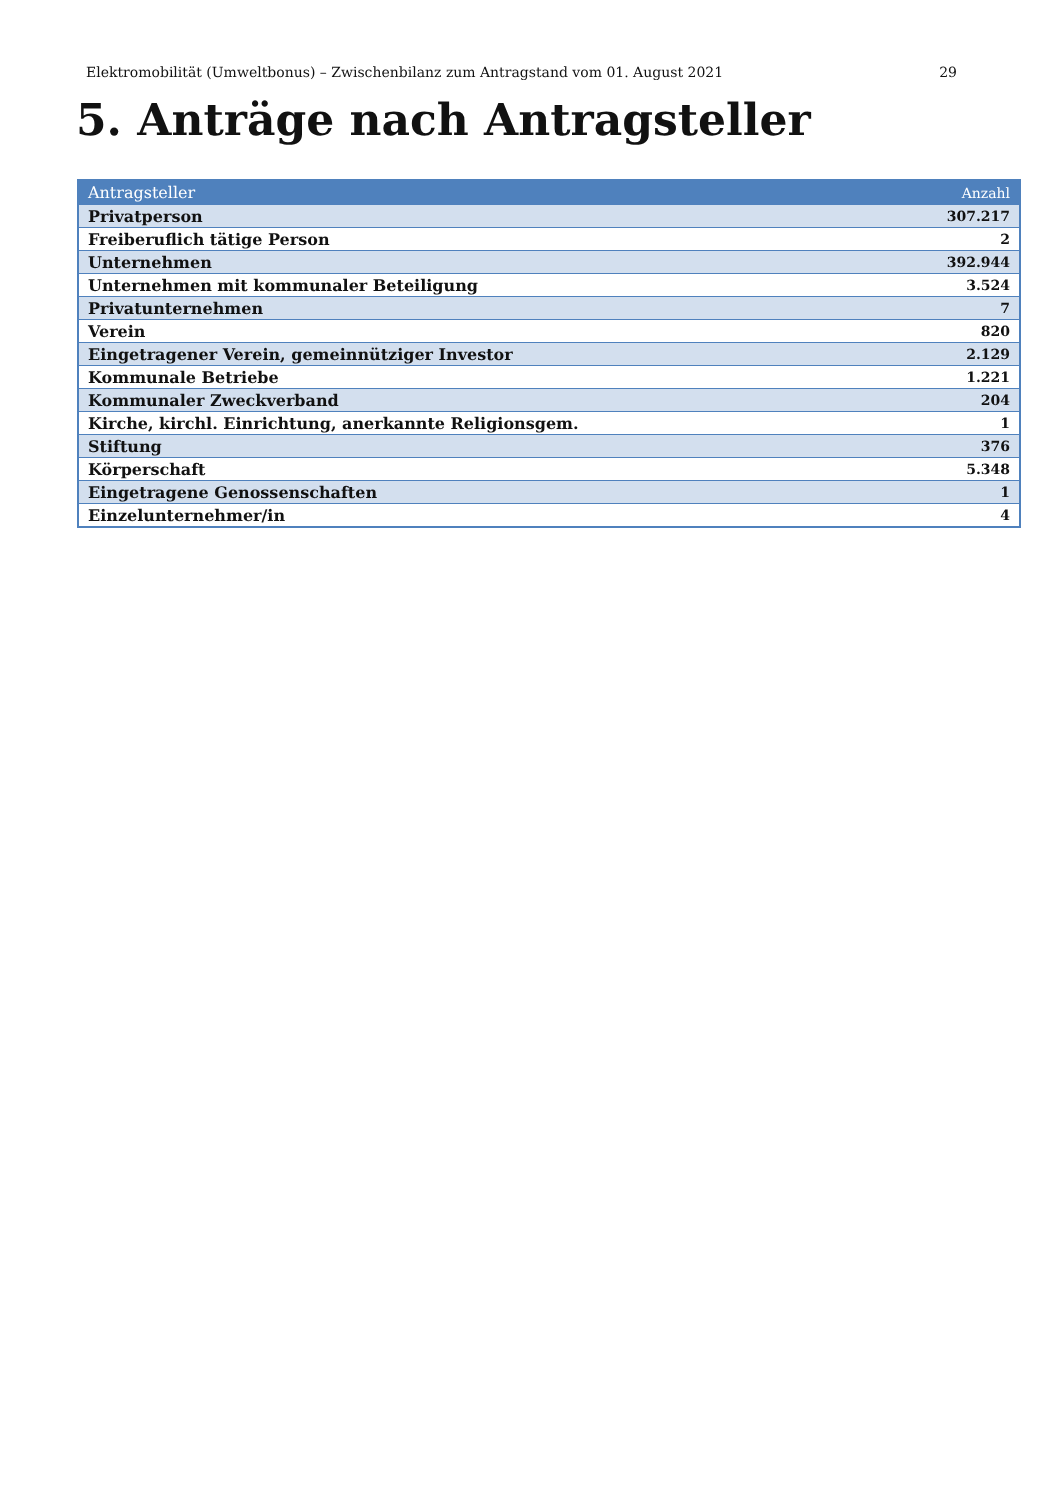Elektromobilität (Umweltbonus) – Zwischenbilanz zum Antragstand vom 01. August 2021 29
5. Anträge nach Antragsteller
| Antragsteller | Anzahl |
| --- | --- |
| Privatperson | 307.217 |
| Freiberuflich tätige Person | 2 |
| Unternehmen | 392.944 |
| Unternehmen mit kommunaler Beteiligung | 3.524 |
| Privatunternehmen | 7 |
| Verein | 820 |
| Eingetragener Verein, gemeinnütziger Investor | 2.129 |
| Kommunale Betriebe | 1.221 |
| Kommunaler Zweckverband | 204 |
| Kirche, kirchl. Einrichtung, anerkannte Religionsgem. | 1 |
| Stiftung | 376 |
| Körperschaft | 5.348 |
| Eingetragene Genossenschaften | 1 |
| Einzelunternehmer/in | 4 |